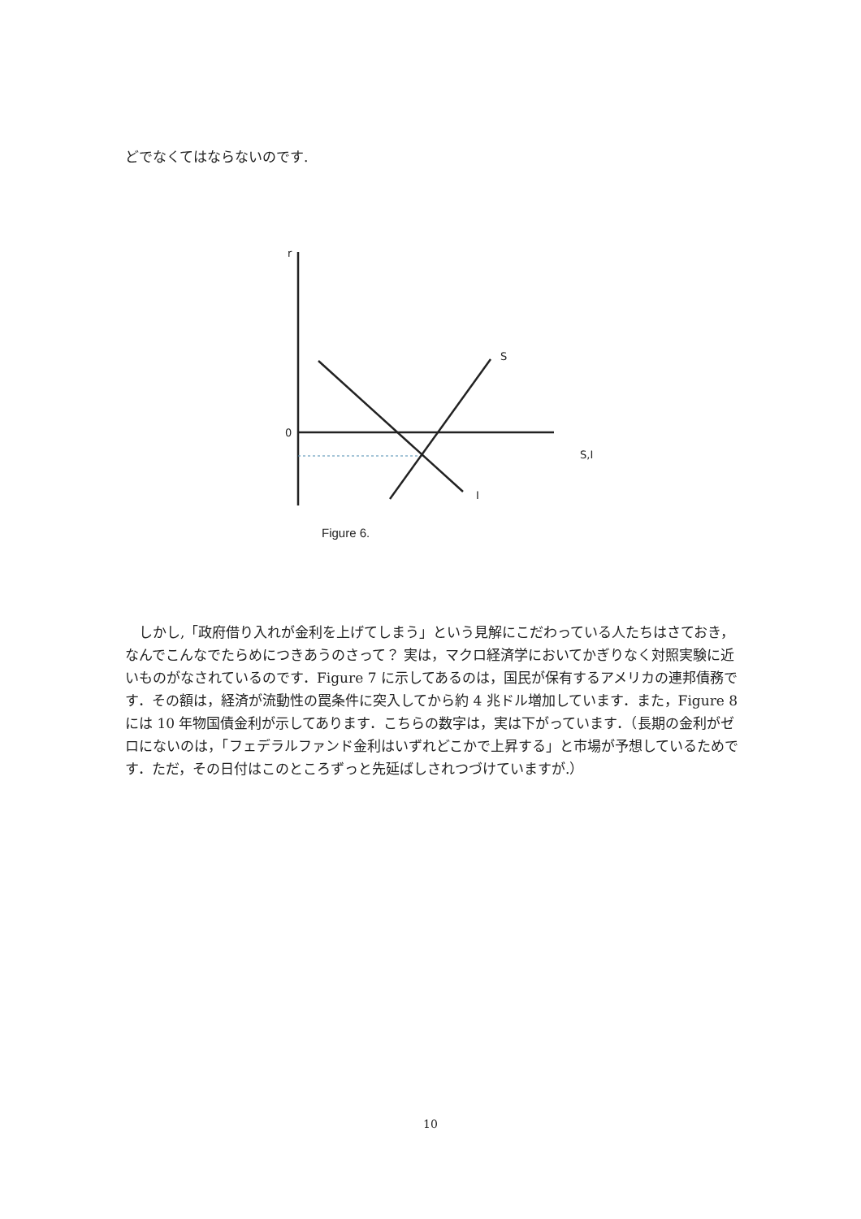どでなくてはならないのです.
r
0
S
S,I
I
Figure 6.
しかし,「政府借り入れが金利を上げてしまう」という見解にこだわっている人たちはさておき，なんでこんなでたらめにつきあうのさって？ 実は，マクロ経済学においてかぎりなく対照実験に近いものがなされているのです．Figure 7 に示してあるのは，国民が保有するアメリカの連邦債務です．その額は，経済が流動性の罠条件に突入してから約 4 兆ドル増加しています．また，Figure 8 には 10 年物国債金利が示してあります．こちらの数字は，実は下がっています．（長期の金利がゼロにないのは，「フェデラルファンド金利はいずれどこかで上昇する」と市場が予想しているためです．ただ，その日付はこのところずっと先延ばしされつづけていますが.）
10